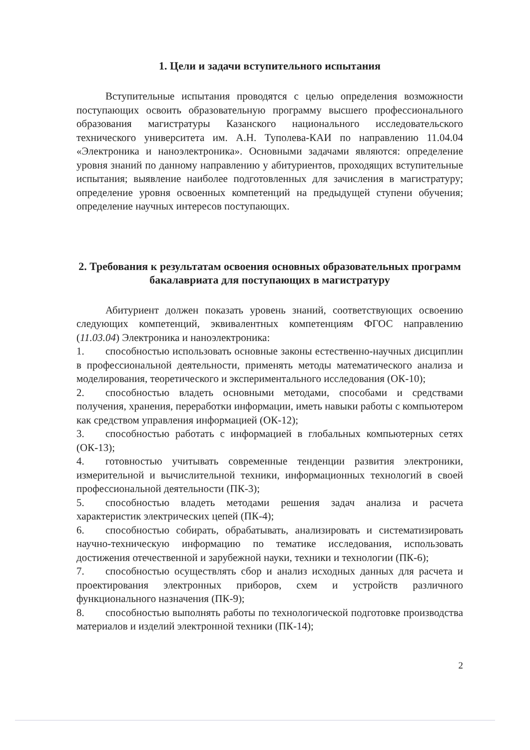1. Цели и задачи вступительного испытания
Вступительные испытания проводятся с целью определения возможности поступающих освоить образовательную программу высшего профессионального образования магистратуры Казанского национального исследовательского технического университета им. А.Н. Туполева-КАИ по направлению 11.04.04 «Электроника и наноэлектроника». Основными задачами являются: определение уровня знаний по данному направлению у абитуриентов, проходящих вступительные испытания; выявление наиболее подготовленных для зачисления в магистратуру; определение уровня освоенных компетенций на предыдущей ступени обучения; определение научных интересов поступающих.
2. Требования к результатам освоения основных образовательных программ бакалавриата для поступающих в магистратуру
Абитуриент должен показать уровень знаний, соответствующих освоению следующих компетенций, эквивалентных компетенциям ФГОС направлению (11.03.04) Электроника и наноэлектроника:
1. способностью использовать основные законы естественно-научных дисциплин в профессиональной деятельности, применять методы математического анализа и моделирования, теоретического и экспериментального исследования (ОК-10);
2. способностью владеть основными методами, способами и средствами получения, хранения, переработки информации, иметь навыки работы с компьютером как средством управления информацией (ОК-12);
3. способностью работать с информацией в глобальных компьютерных сетях (ОК-13);
4. готовностью учитывать современные тенденции развития электроники, измерительной и вычислительной техники, информационных технологий в своей профессиональной деятельности (ПК-3);
5. способностью владеть методами решения задач анализа и расчета характеристик электрических цепей (ПК-4);
6. способностью собирать, обрабатывать, анализировать и систематизировать научно-техническую информацию по тематике исследования, использовать достижения отечественной и зарубежной науки, техники и технологии (ПК-6);
7. способностью осуществлять сбор и анализ исходных данных для расчета и проектирования электронных приборов, схем и устройств различного функционального назначения (ПК-9);
8. способностью выполнять работы по технологической подготовке производства материалов и изделий электронной техники (ПК-14);
2